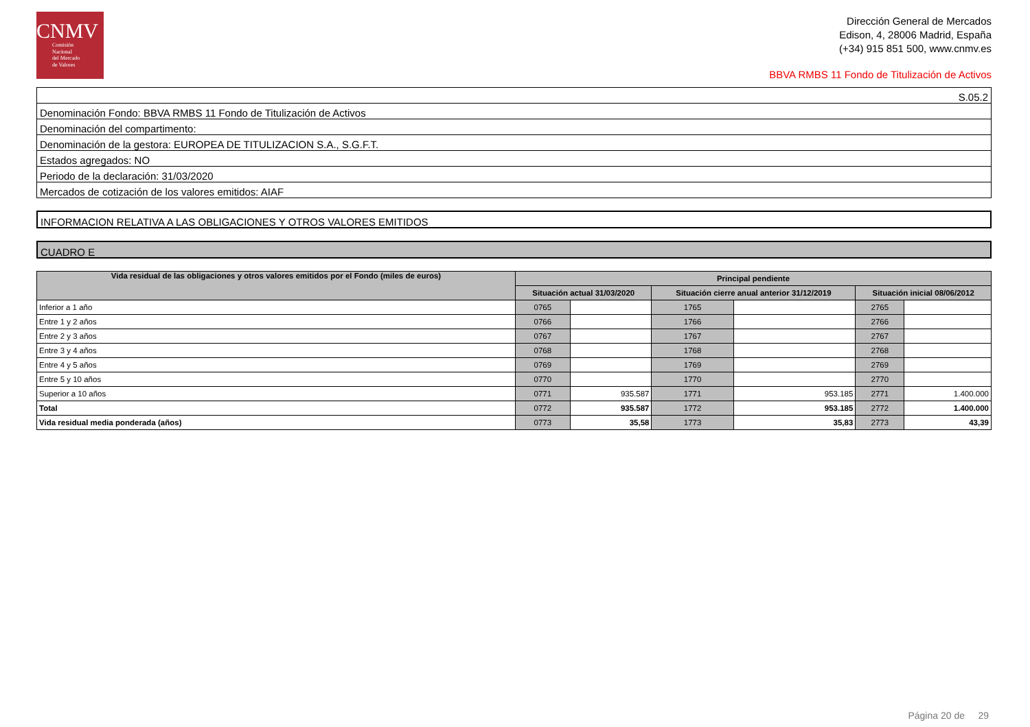CNMV
Comisión
Nacional
del Mercado
de Valores
Dirección General de Mercados
Edison, 4, 28006 Madrid, España
(+34) 915 851 500, www.cnmv.es
BBVA RMBS 11 Fondo de Titulización de Activos
| S.05.2 |
| Denominación Fondo: BBVA RMBS 11 Fondo de Titulización de Activos |
| Denominación del compartimento: |
| Denominación de la gestora: EUROPEA DE TITULIZACION S.A., S.G.F.T. |
| Estados agregados: NO |
| Periodo de la declaración: 31/03/2020 |
| Mercados de cotización de los valores emitidos: AIAF |
INFORMACION RELATIVA A LAS OBLIGACIONES Y OTROS VALORES EMITIDOS
CUADRO E
| Vida residual de las obligaciones y otros valores emitidos por el Fondo (miles de euros) | Principal pendiente | | | | | |
| --- | --- | --- | --- | --- | --- | --- |
| | Situación actual 31/03/2020 | | Situación cierre anual anterior 31/12/2019 | | Situación inicial 08/06/2012 | |
| Inferior a 1 año | 0765 | | 1765 | | 2765 | |
| Entre 1 y 2 años | 0766 | | 1766 | | 2766 | |
| Entre 2 y 3 años | 0767 | | 1767 | | 2767 | |
| Entre 3 y 4 años | 0768 | | 1768 | | 2768 | |
| Entre 4 y 5 años | 0769 | | 1769 | | 2769 | |
| Entre 5 y 10 años | 0770 | | 1770 | | 2770 | |
| Superior a 10 años | 0771 | 935.587 | 1771 | 953.185 | 2771 | 1.400.000 |
| Total | 0772 | 935.587 | 1772 | 953.185 | 2772 | 1.400.000 |
| Vida residual media ponderada (años) | 0773 | 35,58 | 1773 | 35,83 | 2773 | 43,39 |
Página 20 de 29